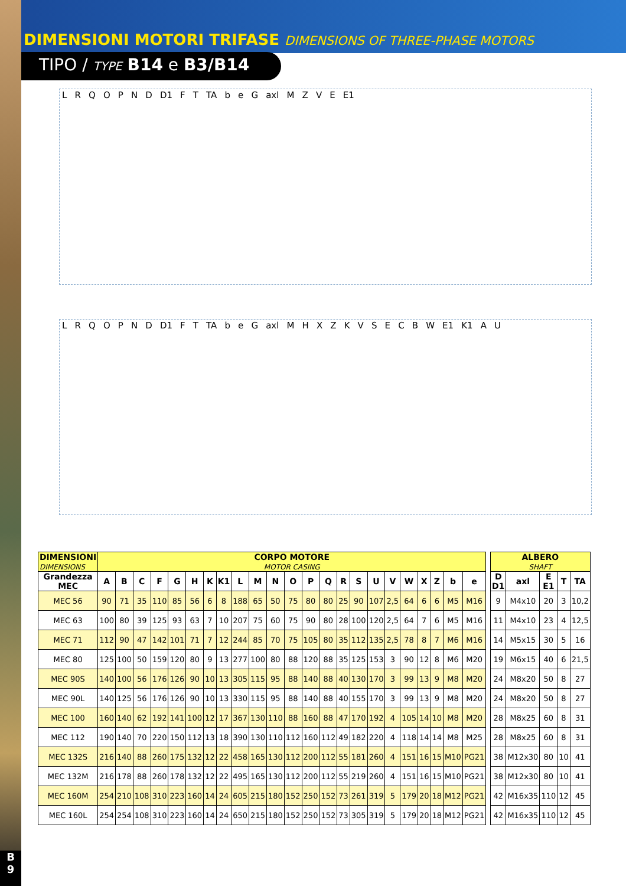DIMENSIONI MOTORI TRIFASE DIMENSIONS OF THREE-PHASE MOTORS
TIPO / TYPE B14 e B3/B14
L R Q O P N D D1 F T TA b e G axl M Z V E E1
L R Q O P N D D1 F T TA b e G axl M H X Z K V S E C B W E1 K1 A U
| DIMENSIONI DIMENSIONS | CORPO MOTORE MOTOR CASING | | | | | | | | | | | | | | | | | | | | | | |
| --- | --- | --- | --- | --- | --- | --- | --- | --- | --- | --- | --- | --- | --- | --- | --- | --- | --- | --- | --- | --- | --- | --- | --- |
| Grandezza MEC | A | B | C | F | G | H | K | K1 | L | M | N | O | P | Q | R | S | U | V | W | X | Z | b | e |
| MEC 56 | 90 | 71 | 35 | 110 | 85 | 56 | 6 | 8 | 188 | 65 | 50 | 75 | 80 | 80 | 25 | 90 | 107 | 2,5 | 64 | 6 | 6 | M5 | M16 |
| MEC 63 | 100 | 80 | 39 | 125 | 93 | 63 | 7 | 10 | 207 | 75 | 60 | 75 | 90 | 80 | 28 | 100 | 120 | 2,5 | 64 | 7 | 6 | M5 | M16 |
| MEC 71 | 112 | 90 | 47 | 142 | 101 | 71 | 7 | 12 | 244 | 85 | 70 | 75 | 105 | 80 | 35 | 112 | 135 | 2,5 | 78 | 8 | 7 | M6 | M16 |
| MEC 80 | 125 | 100 | 50 | 159 | 120 | 80 | 9 | 13 | 277 | 100 | 80 | 88 | 120 | 88 | 35 | 125 | 153 | 3 | 90 | 12 | 8 | M6 | M20 |
| MEC 90S | 140 | 100 | 56 | 176 | 126 | 90 | 10 | 13 | 305 | 115 | 95 | 88 | 140 | 88 | 40 | 130 | 170 | 3 | 99 | 13 | 9 | M8 | M20 |
| MEC 90L | 140 | 125 | 56 | 176 | 126 | 90 | 10 | 13 | 330 | 115 | 95 | 88 | 140 | 88 | 40 | 155 | 170 | 3 | 99 | 13 | 9 | M8 | M20 |
| MEC 100 | 160 | 140 | 62 | 192 | 141 | 100 | 12 | 17 | 367 | 130 | 110 | 88 | 160 | 88 | 47 | 170 | 192 | 4 | 105 | 14 | 10 | M8 | M20 |
| MEC 112 | 190 | 140 | 70 | 220 | 150 | 112 | 13 | 18 | 390 | 130 | 110 | 112 | 160 | 112 | 49 | 182 | 220 | 4 | 118 | 14 | 14 | M8 | M25 |
| MEC 132S | 216 | 140 | 88 | 260 | 175 | 132 | 12 | 22 | 458 | 165 | 130 | 112 | 200 | 112 | 55 | 181 | 260 | 4 | 151 | 16 | 15 | M10 | PG21 |
| MEC 132M | 216 | 178 | 88 | 260 | 178 | 132 | 12 | 22 | 495 | 165 | 130 | 112 | 200 | 112 | 55 | 219 | 260 | 4 | 151 | 16 | 15 | M10 | PG21 |
| MEC 160M | 254 | 210 | 108 | 310 | 223 | 160 | 14 | 24 | 605 | 215 | 180 | 152 | 250 | 152 | 73 | 261 | 319 | 5 | 179 | 20 | 18 | M12 | PG21 |
| MEC 160L | 254 | 254 | 108 | 310 | 223 | 160 | 14 | 24 | 650 | 215 | 180 | 152 | 250 | 152 | 73 | 305 | 319 | 5 | 179 | 20 | 18 | M12 | PG21 |
| ALBERO SHAFT | | | | |
| --- | --- | --- | --- | --- |
| D D1 | axl | E E1 | T | TA |
| 9 | M4x10 | 20 | 3 | 10,2 |
| 11 | M4x10 | 23 | 4 | 12,5 |
| 14 | M5x15 | 30 | 5 | 16 |
| 19 | M6x15 | 40 | 6 | 21,5 |
| 24 | M8x20 | 50 | 8 | 27 |
| 24 | M8x20 | 50 | 8 | 27 |
| 28 | M8x25 | 60 | 8 | 31 |
| 28 | M8x25 | 60 | 8 | 31 |
| 38 | M12x30 | 80 | 10 | 41 |
| 38 | M12x30 | 80 | 10 | 41 |
| 42 | M16x35 | 110 | 12 | 45 |
| 42 | M16x35 | 110 | 12 | 45 |
B
9